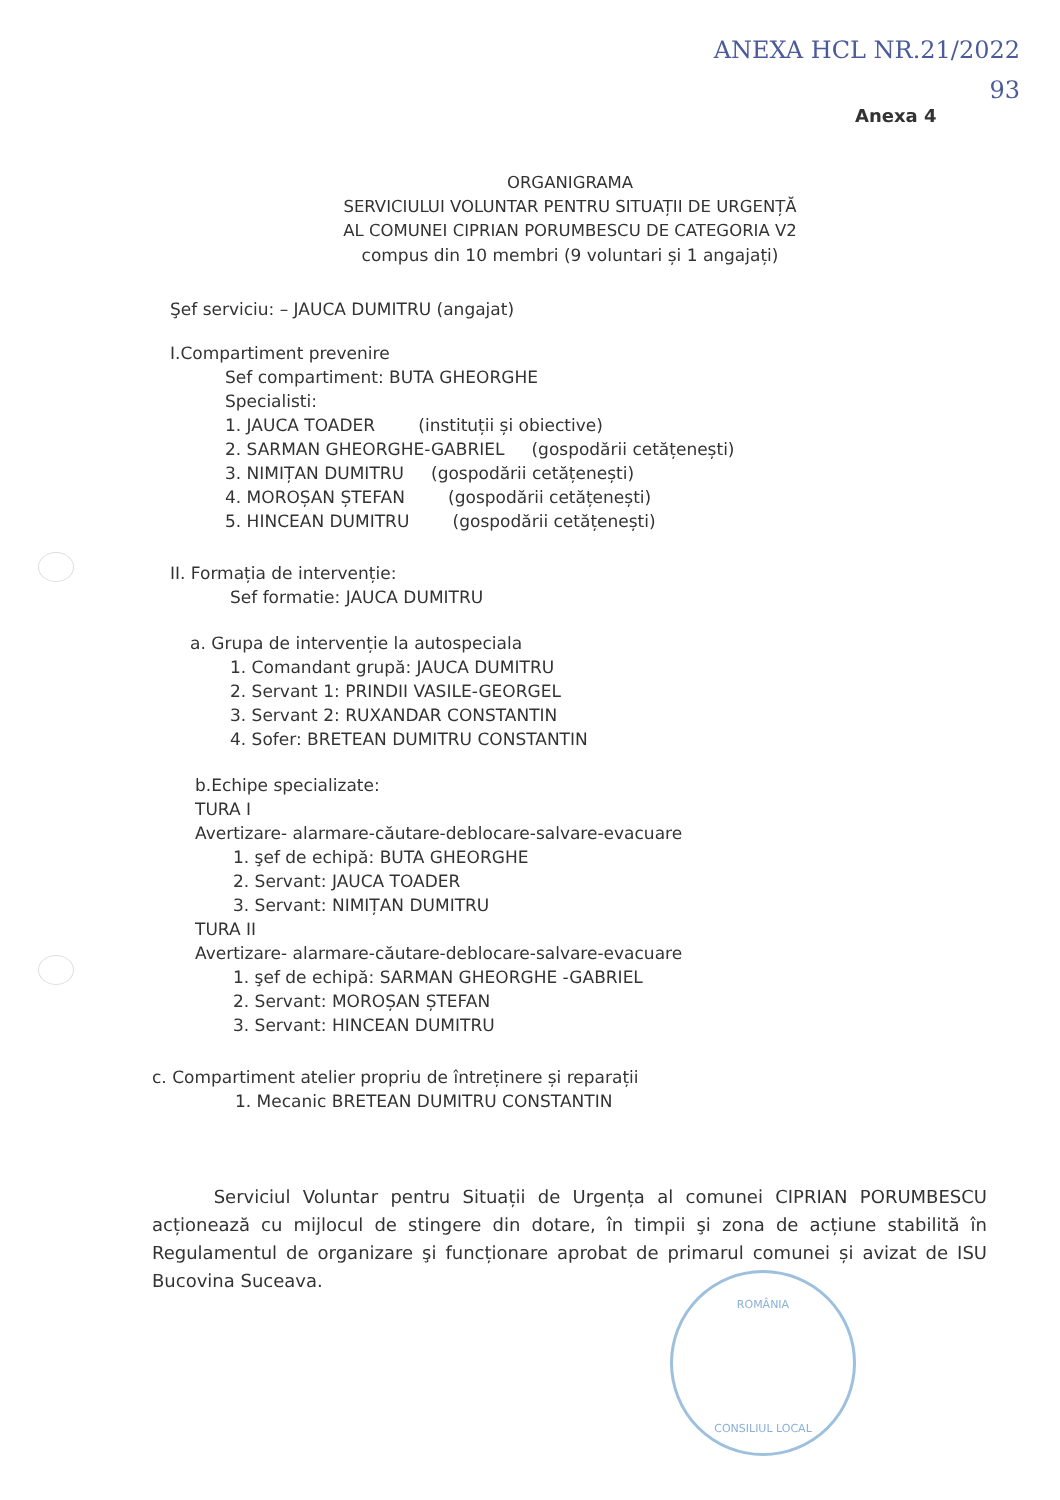ANEXA HCL NR.21/2022
93
Anexa 4
ORGANIGRAMA
SERVICIULUI VOLUNTAR PENTRU SITUAȚII DE URGENȚĂ
AL COMUNEI CIPRIAN PORUMBESCU DE CATEGORIA V2
compus din 10 membri (9 voluntari și 1 angajați)
Şef serviciu: – JAUCA DUMITRU (angajat)
I.Compartiment prevenire
Sef compartiment: BUTA GHEORGHE
Specialisti:
1. JAUCA TOADER (instituții și obiective)
2. SARMAN GHEORGHE-GABRIEL (gospodării cetățenești)
3. NIMIȚAN DUMITRU (gospodării cetățenești)
4. MOROȘAN ȘTEFAN (gospodării cetățenești)
5. HINCEAN DUMITRU (gospodării cetățenești)
II. Formația de intervenție:
Sef formatie: JAUCA DUMITRU
a. Grupa de intervenție la autospeciala
1. Comandant grupă: JAUCA DUMITRU
2. Servant 1: PRINDII VASILE-GEORGEL
3. Servant 2: RUXANDAR CONSTANTIN
4. Sofer: BRETEAN DUMITRU CONSTANTIN
b.Echipe specializate:
TURA I
Avertizare- alarmare-căutare-deblocare-salvare-evacuare
1. şef de echipă: BUTA GHEORGHE
2. Servant: JAUCA TOADER
3. Servant: NIMIȚAN DUMITRU
TURA II
Avertizare- alarmare-căutare-deblocare-salvare-evacuare
1. şef de echipă: SARMAN GHEORGHE -GABRIEL
2. Servant: MOROȘAN ȘTEFAN
3. Servant: HINCEAN DUMITRU
c. Compartiment atelier propriu de întreținere și reparații
1. Mecanic BRETEAN DUMITRU CONSTANTIN
Serviciul Voluntar pentru Situații de Urgența al comunei CIPRIAN PORUMBESCU acționează cu mijlocul de stingere din dotare, în timpii şi zona de acțiune stabilită în Regulamentul de organizare şi funcționare aprobat de primarul comunei și avizat de ISU Bucovina Suceava.
ROMÂNIA
CONSILIUL LOCAL